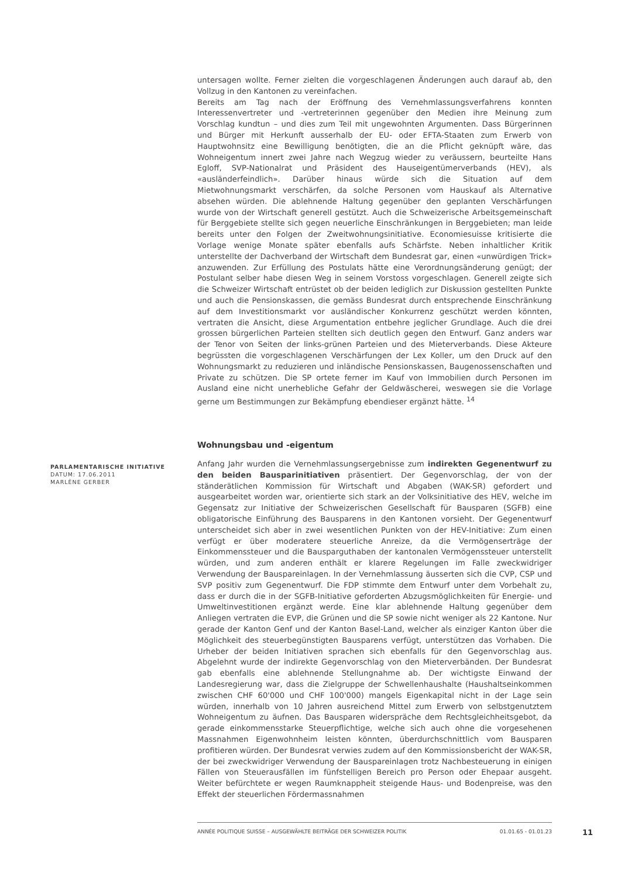untersagen wollte. Ferner zielten die vorgeschlagenen Änderungen auch darauf ab, den Vollzug in den Kantonen zu vereinfachen.
Bereits am Tag nach der Eröffnung des Vernehmlassungsverfahrens konnten Interessenvertreter und -vertreterinnen gegenüber den Medien ihre Meinung zum Vorschlag kundtun – und dies zum Teil mit ungewohnten Argumenten. Dass Bürgerinnen und Bürger mit Herkunft ausserhalb der EU- oder EFTA-Staaten zum Erwerb von Hauptwohnsitz eine Bewilligung benötigten, die an die Pflicht geknüpft wäre, das Wohneigentum innert zwei Jahre nach Wegzug wieder zu veräussern, beurteilte Hans Egloff, SVP-Nationalrat und Präsident des Hauseigentümerverbands (HEV), als «ausländerfeindlich». Darüber hinaus würde sich die Situation auf dem Mietwohnungsmarkt verschärfen, da solche Personen vom Hauskauf als Alternative absehen würden. Die ablehnende Haltung gegenüber den geplanten Verschärfungen wurde von der Wirtschaft generell gestützt. Auch die Schweizerische Arbeitsgemeinschaft für Berggebiete stellte sich gegen neuerliche Einschränkungen in Berggebieten; man leide bereits unter den Folgen der Zweitwohnungsinitiative. Economiesuisse kritisierte die Vorlage wenige Monate später ebenfalls aufs Schärfste. Neben inhaltlicher Kritik unterstellte der Dachverband der Wirtschaft dem Bundesrat gar, einen «unwürdigen Trick» anzuwenden. Zur Erfüllung des Postulats hätte eine Verordnungsänderung genügt; der Postulant selber habe diesen Weg in seinem Vorstoss vorgeschlagen. Generell zeigte sich die Schweizer Wirtschaft entrüstet ob der beiden lediglich zur Diskussion gestellten Punkte und auch die Pensionskassen, die gemäss Bundesrat durch entsprechende Einschränkung auf dem Investitionsmarkt vor ausländischer Konkurrenz geschützt werden könnten, vertraten die Ansicht, diese Argumentation entbehre jeglicher Grundlage. Auch die drei grossen bürgerlichen Parteien stellten sich deutlich gegen den Entwurf. Ganz anders war der Tenor von Seiten der links-grünen Parteien und des Mieterverbands. Diese Akteure begrüssten die vorgeschlagenen Verschärfungen der Lex Koller, um den Druck auf den Wohnungsmarkt zu reduzieren und inländische Pensionskassen, Baugenossenschaften und Private zu schützen. Die SP ortete ferner im Kauf von Immobilien durch Personen im Ausland eine nicht unerhebliche Gefahr der Geldwäscherei, weswegen sie die Vorlage gerne um Bestimmungen zur Bekämpfung ebendieser ergänzt hätte. <sup>14</sup>
Wohnungsbau und -eigentum
Anfang Jahr wurden die Vernehmlassungsergebnisse zum indirekten Gegenentwurf zu den beiden Bausparinitiativen präsentiert. Der Gegenvorschlag, der von der ständerätlichen Kommission für Wirtschaft und Abgaben (WAK-SR) gefordert und ausgearbeitet worden war, orientierte sich stark an der Volksinitiative des HEV, welche im Gegensatz zur Initiative der Schweizerischen Gesellschaft für Bausparen (SGFB) eine obligatorische Einführung des Bausparens in den Kantonen vorsieht. Der Gegenentwurf unterscheidet sich aber in zwei wesentlichen Punkten von der HEV-Initiative: Zum einen verfügt er über moderatere steuerliche Anreize, da die Vermögenserträge der Einkommenssteuer und die Bausparguthaben der kantonalen Vermögenssteuer unterstellt würden, und zum anderen enthält er klarere Regelungen im Falle zweckwidriger Verwendung der Bauspareinlagen. In der Vernehmlassung äusserten sich die CVP, CSP und SVP positiv zum Gegenentwurf. Die FDP stimmte dem Entwurf unter dem Vorbehalt zu, dass er durch die in der SGFB-Initiative geforderten Abzugsmöglichkeiten für Energie- und Umweltinvestitionen ergänzt werde. Eine klar ablehnende Haltung gegenüber dem Anliegen vertraten die EVP, die Grünen und die SP sowie nicht weniger als 22 Kantone. Nur gerade der Kanton Genf und der Kanton Basel-Land, welcher als einziger Kanton über die Möglichkeit des steuerbegünstigten Bausparens verfügt, unterstützen das Vorhaben. Die Urheber der beiden Initiativen sprachen sich ebenfalls für den Gegenvorschlag aus. Abgelehnt wurde der indirekte Gegenvorschlag von den Mieterverbänden. Der Bundesrat gab ebenfalls eine ablehnende Stellungnahme ab. Der wichtigste Einwand der Landesregierung war, dass die Zielgruppe der Schwellenhaushalte (Haushaltseinkommen zwischen CHF 60'000 und CHF 100'000) mangels Eigenkapital nicht in der Lage sein würden, innerhalb von 10 Jahren ausreichend Mittel zum Erwerb von selbstgenutztem Wohneigentum zu äufnen. Das Bausparen widerspräche dem Rechtsgleichheitsgebot, da gerade einkommensstarke Steuerpflichtige, welche sich auch ohne die vorgesehenen Massnahmen Eigenwohnheim leisten könnten, überdurchschnittlich vom Bausparen profitieren würden. Der Bundesrat verwies zudem auf den Kommissionsbericht der WAK-SR, der bei zweckwidriger Verwendung der Bauspareinlagen trotz Nachbesteuerung in einigen Fällen von Steuerausfällen im fünfstelligen Bereich pro Person oder Ehepaar ausgeht. Weiter befürchtete er wegen Raumknappheit steigende Haus- und Bodenpreise, was den Effekt der steuerlichen Fördermassnahmen
PARLAMENTARISCHE INITIATIVE
DATUM: 17.06.2011
MARLÈNE GERBER
ANNÉE POLITIQUE SUISSE – AUSGEWÄHLTE BEITRÄGE DER SCHWEIZER POLITIK 01.01.65 - 01.01.23
11